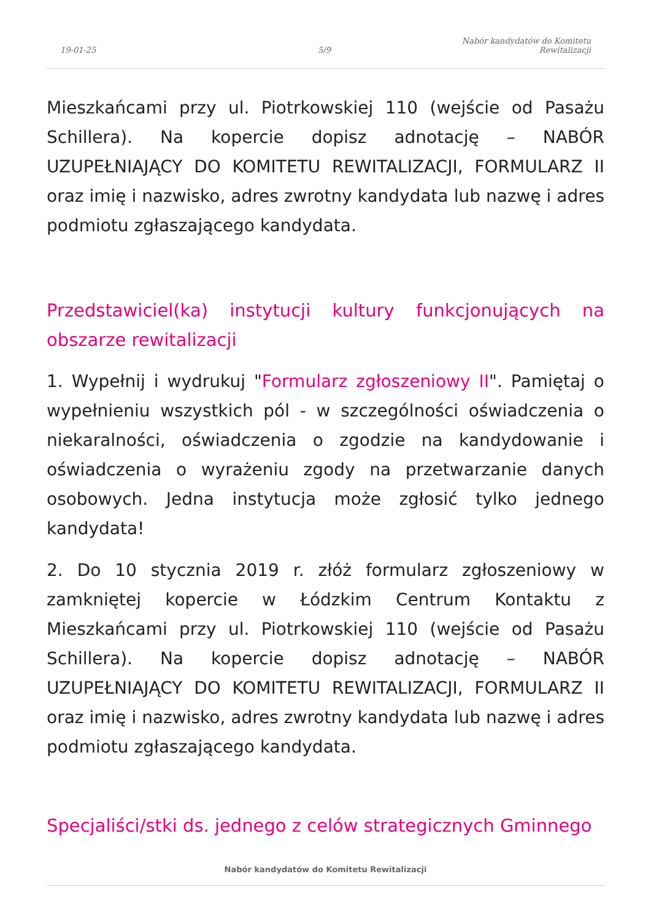19-01-25
5/9
Nabór kandydatów do Komitetu Rewitalizacji
Mieszkańcami przy ul. Piotrkowskiej 110 (wejście od Pasażu Schillera). Na kopercie dopisz adnotację – NABÓR UZUPEŁNIAJĄCY DO KOMITETU REWITALIZACJI, FORMULARZ II oraz imię i nazwisko, adres zwrotny kandydata lub nazwę i adres podmiotu zgłaszającego kandydata.
Przedstawiciel(ka) instytucji kultury funkcjonujących na obszarze rewitalizacji
1. Wypełnij i wydrukuj "Formularz zgłoszeniowy II". Pamiętaj o wypełnieniu wszystkich pól - w szczególności oświadczenia o niekaralności, oświadczenia o zgodzie na kandydowanie i oświadczenia o wyrażeniu zgody na przetwarzanie danych osobowych. Jedna instytucja może zgłosić tylko jednego kandydata!
2. Do 10 stycznia 2019 r. złóż formularz zgłoszeniowy w zamkniętej kopercie w Łódzkim Centrum Kontaktu z Mieszkańcami przy ul. Piotrkowskiej 110 (wejście od Pasażu Schillera). Na kopercie dopisz adnotację – NABÓR UZUPEŁNIAJĄCY DO KOMITETU REWITALIZACJI, FORMULARZ II oraz imię i nazwisko, adres zwrotny kandydata lub nazwę i adres podmiotu zgłaszającego kandydata.
Specjaliści/stki ds. jednego z celów strategicznych Gminnego
Nabór kandydatów do Komitetu Rewitalizacji